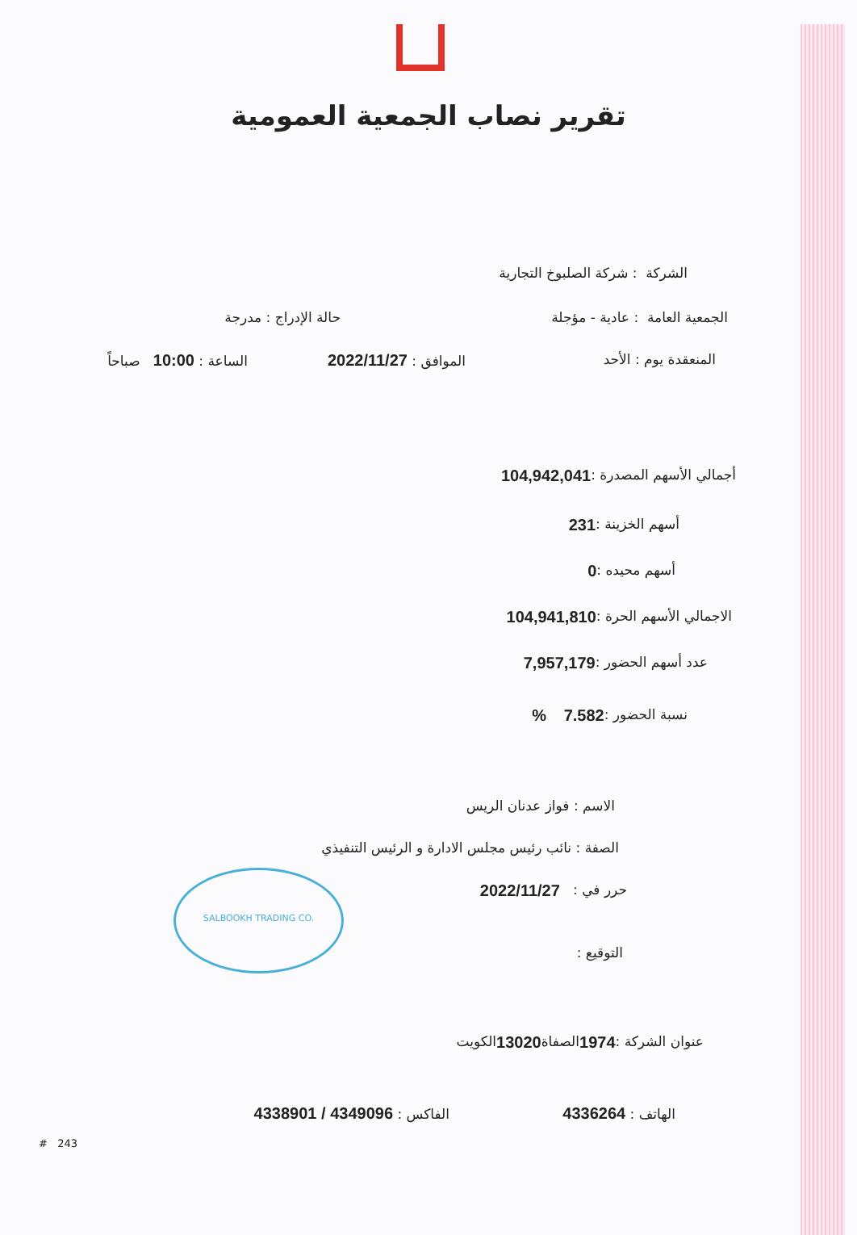تقرير نصاب الجمعية العمومية
الشركة : شركة الصلبوخ التجارية
الجمعية العامة : عادية - مؤجلة حالة الإدراج : مدرجة
المنعقدة يوم : الأحد الموافق : 2022/11/27 الساعة : 10:00 صباحاً
أجمالي الأسهم المصدرة : 104,942,041
أسهم الخزينة : 231
أسهم محيده : 0
الاجمالي الأسهم الحرة : 104,941,810
عدد أسهم الحضور : 7,957,179
نسبة الحضور : 7.582 %
الاسم : فواز عدنان الريس
الصفة : نائب رئيس مجلس الادارة و الرئيس التنفيذي
حرر في : 2022/11/27
التوقيع :
SALBOOKH TRADING CO.
عنوان الشركة : 1974 الصفاة 13020 الكويت
الهاتف : 4336264 الفاكس : 4349096 / 4338901
# 243